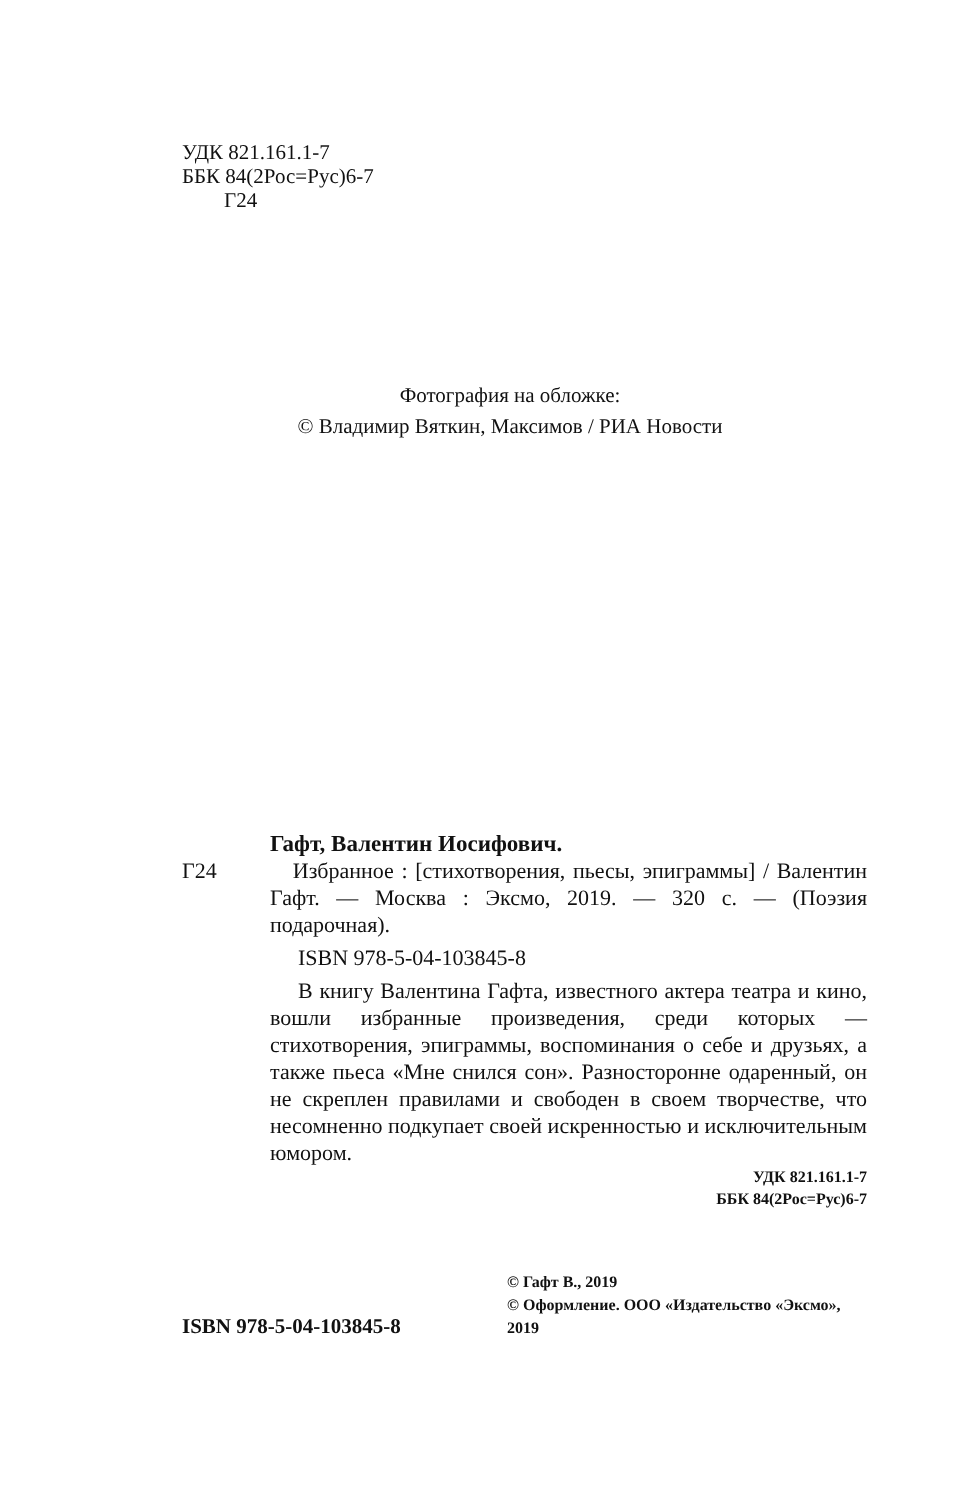УДК 821.161.1-7
ББК 84(2Рос=Рус)6-7
Г24
Фотография на обложке:
© Владимир Вяткин, Максимов / РИА Новости
Гафт, Валентин Иосифович.
Г24 Избранное : [стихотворения, пьесы, эпиграммы] / Валентин Гафт. — Москва : Эксмо, 2019. — 320 с. — (Поэзия подарочная).
ISBN 978-5-04-103845-8
В книгу Валентина Гафта, известного актера театра и кино, вошли избранные произведения, среди которых — стихотворения, эпиграммы, воспоминания о себе и друзьях, а также пьеса «Мне снился сон». Разносторонне одаренный, он не скреплен правилами и свободен в своем творчестве, что несомненно подкупает своей искренностью и исключительным юмором.
УДК 821.161.1-7
ББК 84(2Рос=Рус)6-7
ISBN 978-5-04-103845-8
© Гафт В., 2019
© Оформление. ООО «Издательство «Эксмо», 2019